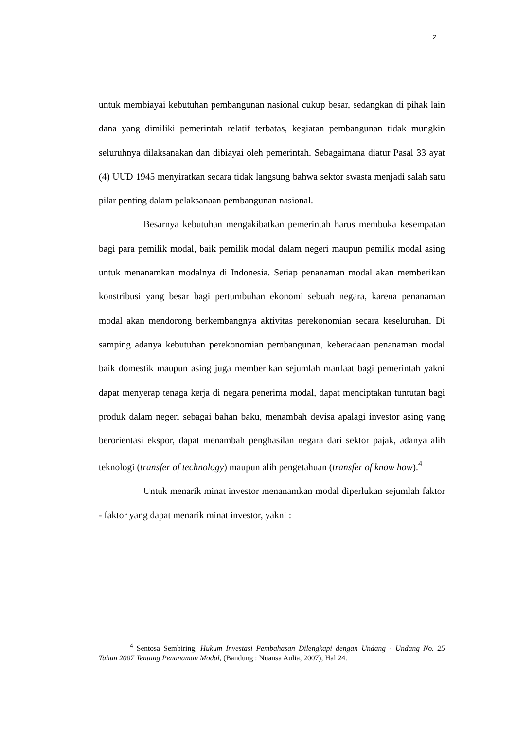2
untuk membiayai kebutuhan pembangunan nasional cukup besar, sedangkan di pihak lain dana yang dimiliki pemerintah relatif terbatas, kegiatan pembangunan tidak mungkin seluruhnya dilaksanakan dan dibiayai oleh pemerintah. Sebagaimana diatur Pasal 33 ayat (4) UUD 1945 menyiratkan secara tidak langsung bahwa sektor swasta menjadi salah satu pilar penting dalam pelaksanaan pembangunan nasional.
Besarnya kebutuhan mengakibatkan pemerintah harus membuka kesempatan bagi para pemilik modal, baik pemilik modal dalam negeri maupun pemilik modal asing untuk menanamkan modalnya di Indonesia. Setiap penanaman modal akan memberikan konstribusi yang besar bagi pertumbuhan ekonomi sebuah negara, karena penanaman modal akan mendorong berkembangnya aktivitas perekonomian secara keseluruhan. Di samping adanya kebutuhan perekonomian pembangunan, keberadaan penanaman modal baik domestik maupun asing juga memberikan sejumlah manfaat bagi pemerintah yakni dapat menyerap tenaga kerja di negara penerima modal, dapat menciptakan tuntutan bagi produk dalam negeri sebagai bahan baku, menambah devisa apalagi investor asing yang berorientasi ekspor, dapat menambah penghasilan negara dari sektor pajak, adanya alih teknologi (transfer of technology) maupun alih pengetahuan (transfer of know how).<sup>4</sup>
Untuk menarik minat investor menanamkan modal diperlukan sejumlah faktor - faktor yang dapat menarik minat investor, yakni :
<sup>4</sup> Sentosa Sembiring, Hukum Investasi Pembahasan Dilengkapi dengan Undang - Undang No. 25 Tahun 2007 Tentang Penanaman Modal, (Bandung : Nuansa Aulia, 2007), Hal 24.